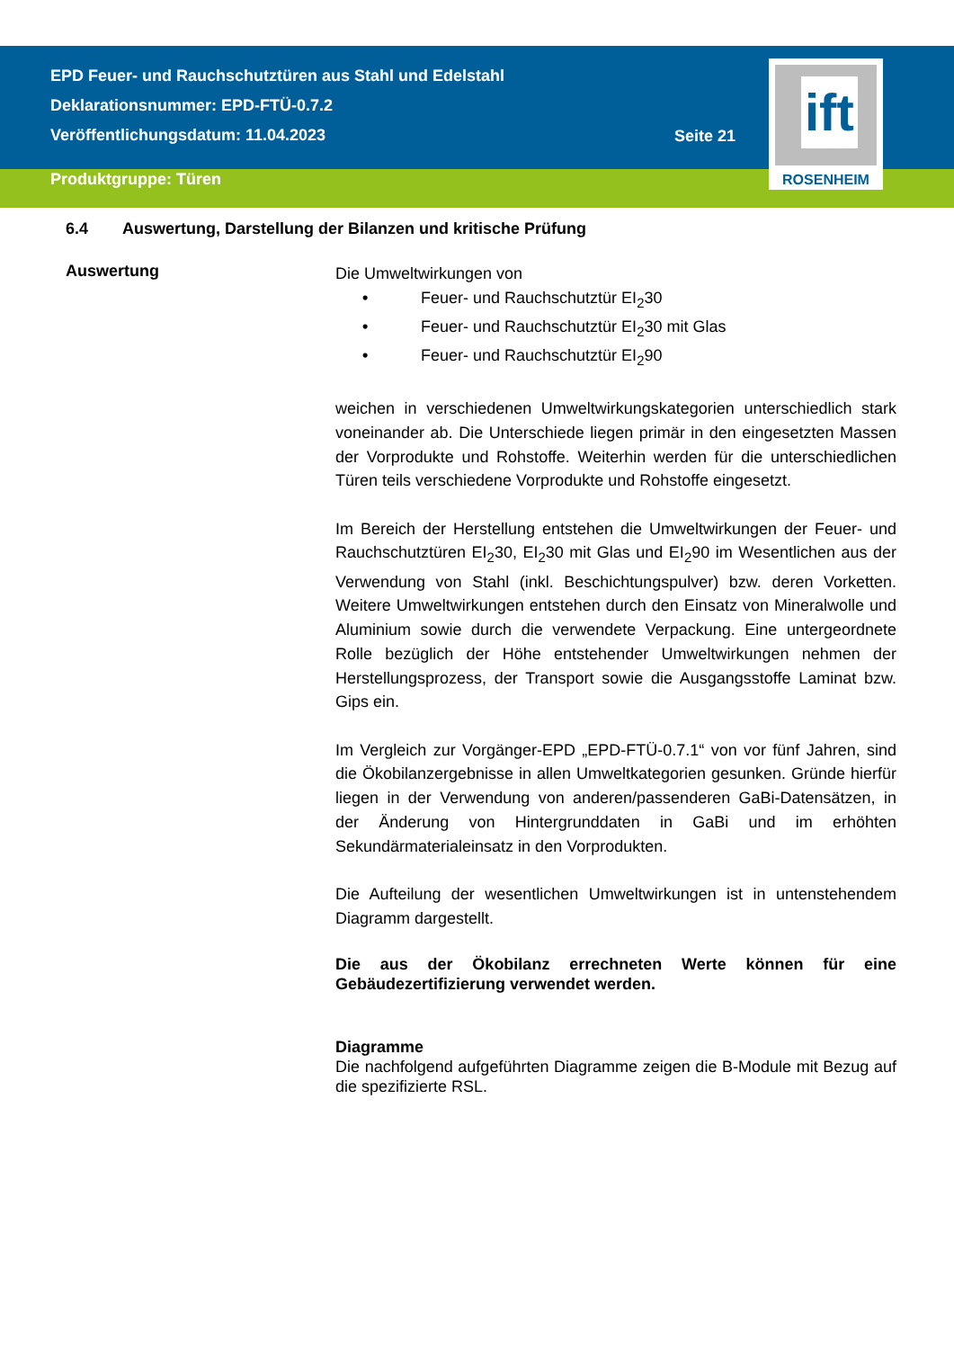EPD Feuer- und Rauchschutztüren aus Stahl und Edelstahl
Deklarationsnummer: EPD-FTÜ-0.7.2
Veröffentlichungsdatum: 11.04.2023
Seite 21
ift
ROSENHEIM
Produktgruppe: Türen
6.4 Auswertung, Darstellung der Bilanzen und kritische Prüfung
Auswertung
Die Umweltwirkungen von
• Feuer- und Rauchschutztür EI<sub>2</sub>30
• Feuer- und Rauchschutztür EI<sub>2</sub>30 mit Glas
• Feuer- und Rauchschutztür EI<sub>2</sub>90
weichen in verschiedenen Umweltwirkungskategorien unterschiedlich stark voneinander ab. Die Unterschiede liegen primär in den eingesetzten Massen der Vorprodukte und Rohstoffe. Weiterhin werden für die unterschiedlichen Türen teils verschiedene Vorprodukte und Rohstoffe eingesetzt.
Im Bereich der Herstellung entstehen die Umweltwirkungen der Feuer- und Rauchschutztüren EI<sub>2</sub>30, EI<sub>2</sub>30 mit Glas und EI<sub>2</sub>90 im Wesentlichen aus der Verwendung von Stahl (inkl. Beschichtungspulver) bzw. deren Vorketten. Weitere Umweltwirkungen entstehen durch den Einsatz von Mineralwolle und Aluminium sowie durch die verwendete Verpackung. Eine untergeordnete Rolle bezüglich der Höhe entstehender Umweltwirkungen nehmen der Herstellungsprozess, der Transport sowie die Ausgangsstoffe Laminat bzw. Gips ein.
Im Vergleich zur Vorgänger-EPD „EPD-FTÜ-0.7.1“ von vor fünf Jahren, sind die Ökobilanzergebnisse in allen Umweltkategorien gesunken. Gründe hierfür liegen in der Verwendung von anderen/passenderen GaBi-Datensätzen, in der Änderung von Hintergrunddaten in GaBi und im erhöhten Sekundärmaterialeinsatz in den Vorprodukten.
Die Aufteilung der wesentlichen Umweltwirkungen ist in untenstehendem Diagramm dargestellt.
Die aus der Ökobilanz errechneten Werte können für eine Gebäudezertifizierung verwendet werden.
Diagramme
Die nachfolgend aufgeführten Diagramme zeigen die B-Module mit Bezug auf die spezifizierte RSL.